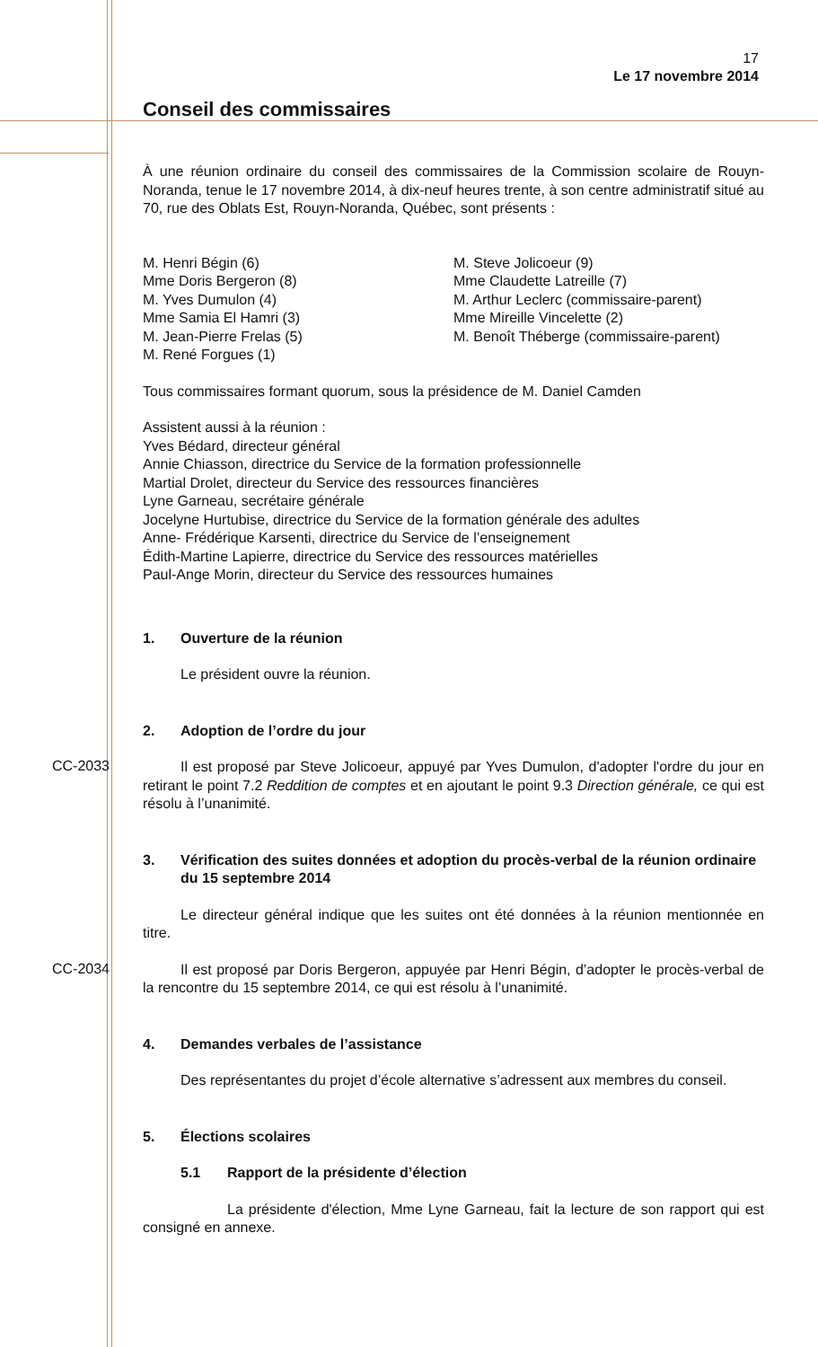17
Le 17 novembre 2014
Conseil des commissaires
À une réunion ordinaire du conseil des commissaires de la Commission scolaire de Rouyn-Noranda, tenue le 17 novembre 2014, à dix-neuf heures trente, à son centre administratif situé au 70, rue des Oblats Est, Rouyn-Noranda, Québec, sont présents :
M. Henri Bégin (6)
Mme Doris Bergeron (8)
M. Yves Dumulon (4)
Mme Samia El Hamri (3)
M. Jean-Pierre Frelas (5)
M. René Forgues (1)
M. Steve Jolicoeur (9)
Mme Claudette Latreille (7)
M. Arthur Leclerc (commissaire-parent)
Mme Mireille Vincelette (2)
M. Benoît Théberge (commissaire-parent)
Tous commissaires formant quorum, sous la présidence de M. Daniel Camden
Assistent aussi à la réunion :
Yves Bédard, directeur général
Annie Chiasson, directrice du Service de la formation professionnelle
Martial Drolet, directeur du Service des ressources financières
Lyne Garneau, secrétaire générale
Jocelyne Hurtubise, directrice du Service de la formation générale des adultes
Anne- Frédérique Karsenti, directrice du Service de l’enseignement
Édith-Martine Lapierre, directrice du Service des ressources matérielles
Paul-Ange Morin, directeur du Service des ressources humaines
1. Ouverture de la réunion
Le président ouvre la réunion.
2. Adoption de l’ordre du jour
CC-2033
Il est proposé par Steve Jolicoeur, appuyé par Yves Dumulon, d'adopter l'ordre du jour en retirant le point 7.2 Reddition de comptes et en ajoutant le point 9.3 Direction générale, ce qui est résolu à l’unanimité.
3. Vérification des suites données et adoption du procès-verbal de la réunion ordinaire du 15 septembre 2014
Le directeur général indique que les suites ont été données à la réunion mentionnée en titre.
CC-2034
Il est proposé par Doris Bergeron, appuyée par Henri Bégin, d’adopter le procès-verbal de la rencontre du 15 septembre 2014, ce qui est résolu à l’unanimité.
4. Demandes verbales de l’assistance
Des représentantes du projet d’école alternative s’adressent aux membres du conseil.
5. Élections scolaires
5.1 Rapport de la présidente d’élection
La présidente d'élection, Mme Lyne Garneau, fait la lecture de son rapport qui est consigné en annexe.